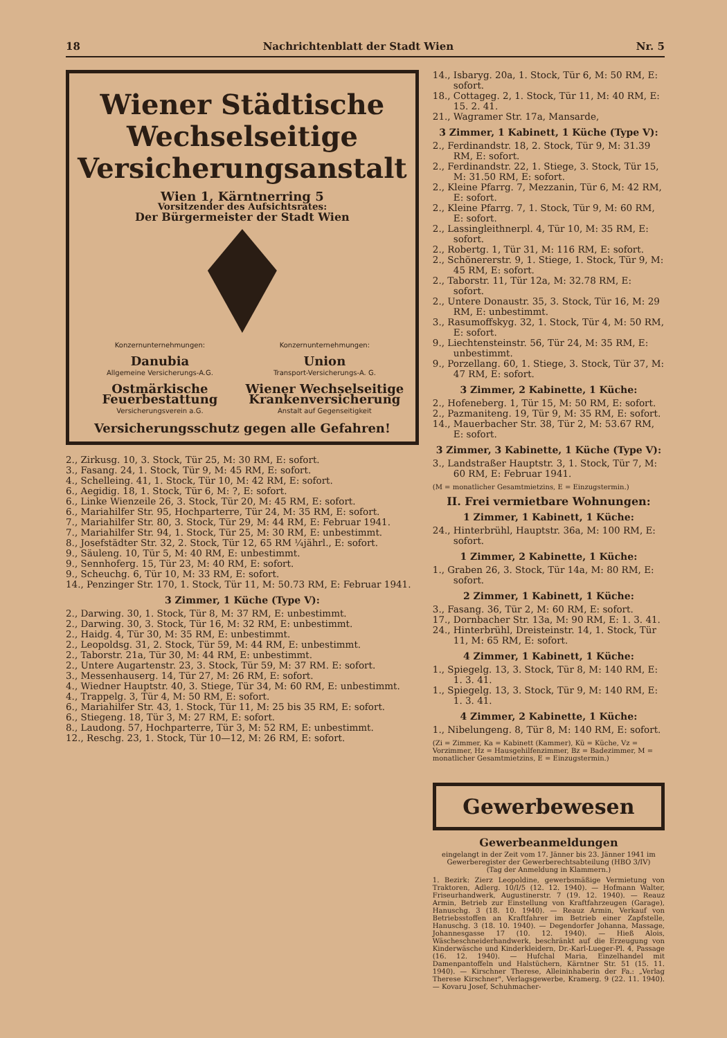18 Nachrichtenblatt der Stadt Wien Nr. 5
Wiener Städtische Wechselseitige Versicherungsanstalt
Wien 1, Kärntnerring 5
Vorsitzender des Aufsichtsrates:
Der Bürgermeister der Stadt Wien
Konzernunternehmungen:
Danubia
Allgemeine Versicherungs-A.G.
Ostmärkische Feuerbestattung
Versicherungsverein a.G.
Konzernunternehmungen:
Union
Transport-Versicherungs-A. G.
Wiener Wechselseitige Krankenversicherung
Anstalt auf Gegenseitigkeit
Versicherungsschutz gegen alle Gefahren!
2., Zirkusg. 10, 3. Stock, Tür 25, M: 30 RM, E: sofort.
3., Fasang. 24, 1. Stock, Tür 9, M: 45 RM, E: sofort.
4., Schelleing. 41, 1. Stock, Tür 10, M: 42 RM, E: sofort.
6., Aegidig. 18, 1. Stock, Tür 6, M: ?, E: sofort.
6., Linke Wienzeile 26, 3. Stock, Tür 20, M: 45 RM, E: sofort.
6., Mariahilfer Str. 95, Hochparterre, Tür 24, M: 35 RM, E: sofort.
7., Mariahilfer Str. 80, 3. Stock, Tür 29, M: 44 RM, E: Februar 1941.
7., Mariahilfer Str. 94, 1. Stock, Tür 25, M: 30 RM, E: unbestimmt.
8., Josefstädter Str. 32, 2. Stock, Tür 12, 65 RM ¼jährl., E: sofort.
9., Säuleng. 10, Tür 5, M: 40 RM, E: unbestimmt.
9., Sennhoferg. 15, Tür 23, M: 40 RM, E: sofort.
9., Scheuchg. 6, Tür 10, M: 33 RM, E: sofort.
14., Penzinger Str. 170, 1. Stock, Tür 11, M: 50.73 RM, E: Februar 1941.
3 Zimmer, 1 Küche (Type V):
2., Darwing. 30, 1. Stock, Tür 8, M: 37 RM, E: unbestimmt.
2., Darwing. 30, 3. Stock, Tür 16, M: 32 RM, E: unbestimmt.
2., Haidg. 4, Tür 30, M: 35 RM, E: unbestimmt.
2., Leopoldsg. 31, 2. Stock, Tür 59, M: 44 RM, E: unbestimmt.
2., Taborstr. 21a, Tür 30, M: 44 RM, E: unbestimmt.
2., Untere Augartenstr. 23, 3. Stock, Tür 59, M: 37 RM. E: sofort.
3., Messenhauserg. 14, Tür 27, M: 26 RM, E: sofort.
4., Wiedner Hauptstr. 40, 3. Stiege, Tür 34, M: 60 RM, E: unbestimmt.
4., Trappelg. 3, Tür 4, M: 50 RM, E: sofort.
6., Mariahilfer Str. 43, 1. Stock, Tür 11, M: 25 bis 35 RM, E: sofort.
6., Stiegeng. 18, Tür 3, M: 27 RM, E: sofort.
8., Laudong. 57, Hochparterre, Tür 3, M: 52 RM, E: unbestimmt.
12., Reschg. 23, 1. Stock, Tür 10—12, M: 26 RM, E: sofort.
14., Isbaryg. 20a, 1. Stock, Tür 6, M: 50 RM, E: sofort.
18., Cottageg. 2, 1. Stock, Tür 11, M: 40 RM, E: 15. 2. 41.
21., Wagramer Str. 17a, Mansarde,
3 Zimmer, 1 Kabinett, 1 Küche (Type V):
2., Ferdinandstr. 18, 2. Stock, Tür 9, M: 31.39 RM, E: sofort.
2., Ferdinandstr. 22, 1. Stiege, 3. Stock, Tür 15, M: 31.50 RM, E: sofort.
2., Kleine Pfarrg. 7, Mezzanin, Tür 6, M: 42 RM, E: sofort.
2., Kleine Pfarrg. 7, 1. Stock, Tür 9, M: 60 RM, E: sofort.
2., Lassingleithnerpl. 4, Tür 10, M: 35 RM, E: sofort.
2., Robertg. 1, Tür 31, M: 116 RM, E: sofort.
2., Schönererstr. 9, 1. Stiege, 1. Stock, Tür 9, M: 45 RM, E: sofort.
2., Taborstr. 11, Tür 12a, M: 32.78 RM, E: sofort.
2., Untere Donaustr. 35, 3. Stock, Tür 16, M: 29 RM, E: unbestimmt.
3., Rasumoffskyg. 32, 1. Stock, Tür 4, M: 50 RM, E: sofort.
9., Liechtensteinstr. 56, Tür 24, M: 35 RM, E: unbestimmt.
9., Porzellang. 60, 1. Stiege, 3. Stock, Tür 37, M: 47 RM, E: sofort.
3 Zimmer, 2 Kabinette, 1 Küche:
2., Hofeneberg. 1, Tür 15, M: 50 RM, E: sofort.
2., Pazmaniteng. 19, Tür 9, M: 35 RM, E: sofort.
14., Mauerbacher Str. 38, Tür 2, M: 53.67 RM, E: sofort.
3 Zimmer, 3 Kabinette, 1 Küche (Type V):
3., Landstraßer Hauptstr. 3, 1. Stock, Tür 7, M: 60 RM, E: Februar 1941.
(M = monatlicher Gesamtmietzins, E = Einzugstermin.)
II. Frei vermietbare Wohnungen:
1 Zimmer, 1 Kabinett, 1 Küche:
24., Hinterbrühl, Hauptstr. 36a, M: 100 RM, E: sofort.
1 Zimmer, 2 Kabinette, 1 Küche:
1., Graben 26, 3. Stock, Tür 14a, M: 80 RM, E: sofort.
2 Zimmer, 1 Kabinett, 1 Küche:
3., Fasang. 36, Tür 2, M: 60 RM, E: sofort.
17., Dornbacher Str. 13a, M: 90 RM, E: 1. 3. 41.
24., Hinterbrühl, Dreisteinstr. 14, 1. Stock, Tür 11, M: 65 RM, E: sofort.
4 Zimmer, 1 Kabinett, 1 Küche:
1., Spiegelg. 13, 3. Stock, Tür 8, M: 140 RM, E: 1. 3. 41.
1., Spiegelg. 13, 3. Stock, Tür 9, M: 140 RM, E: 1. 3. 41.
4 Zimmer, 2 Kabinette, 1 Küche:
1., Nibelungeng. 8, Tür 8, M: 140 RM, E: sofort.
(Zi = Zimmer, Ka = Kabinett (Kammer), Kü = Küche, Vz = Vorzimmer, Hz = Hausgehilfenzimmer, Bz = Badezimmer, M = monatlicher Gesamtmietzins, E = Einzugstermin.)
Gewerbewesen
Gewerbeanmeldungen
eingelangt in der Zeit vom 17. Jänner bis 23. Jänner 1941 im Gewerberegister der Gewerberechtsabteilung (HBO 3/IV)
(Tag der Anmeldung in Klammern.)
1. Bezirk: Zierz Leopoldine, gewerbsmäßige Vermietung von Traktoren, Adlerg. 10/I/5 (12. 12. 1940). — Hofmann Walter, Friseurhandwerk, Augustinerstr. 7 (19. 12. 1940). — Reauz Armin, Betrieb zur Einstellung von Kraftfahrzeugen (Garage), Hanuschg. 3 (18. 10. 1940). — Reauz Armin, Verkauf von Betriebsstoffen an Kraftfahrer im Betrieb einer Zapfstelle, Hanuschg. 3 (18. 10. 1940). — Degendorfer Johanna, Massage, Johannesgasse 17 (10. 12. 1940). — Hieß Alois, Wäscheschneiderhandwerk, beschränkt auf die Erzeugung von Kinderwäsche und Kinderkleidern, Dr.-Karl-Lueger-Pl. 4, Passage (16. 12. 1940). — Hufchal Maria, Einzelhandel mit Damenpantoffeln und Halstüchern, Kärntner Str. 51 (15. 11. 1940). — Kirschner Therese, Alleininhaberin der Fa.: „Verlag Therese Kirschner", Verlagsgewerbe, Kramerg. 9 (22. 11. 1940). — Kovaru Josef, Schuhmacher-